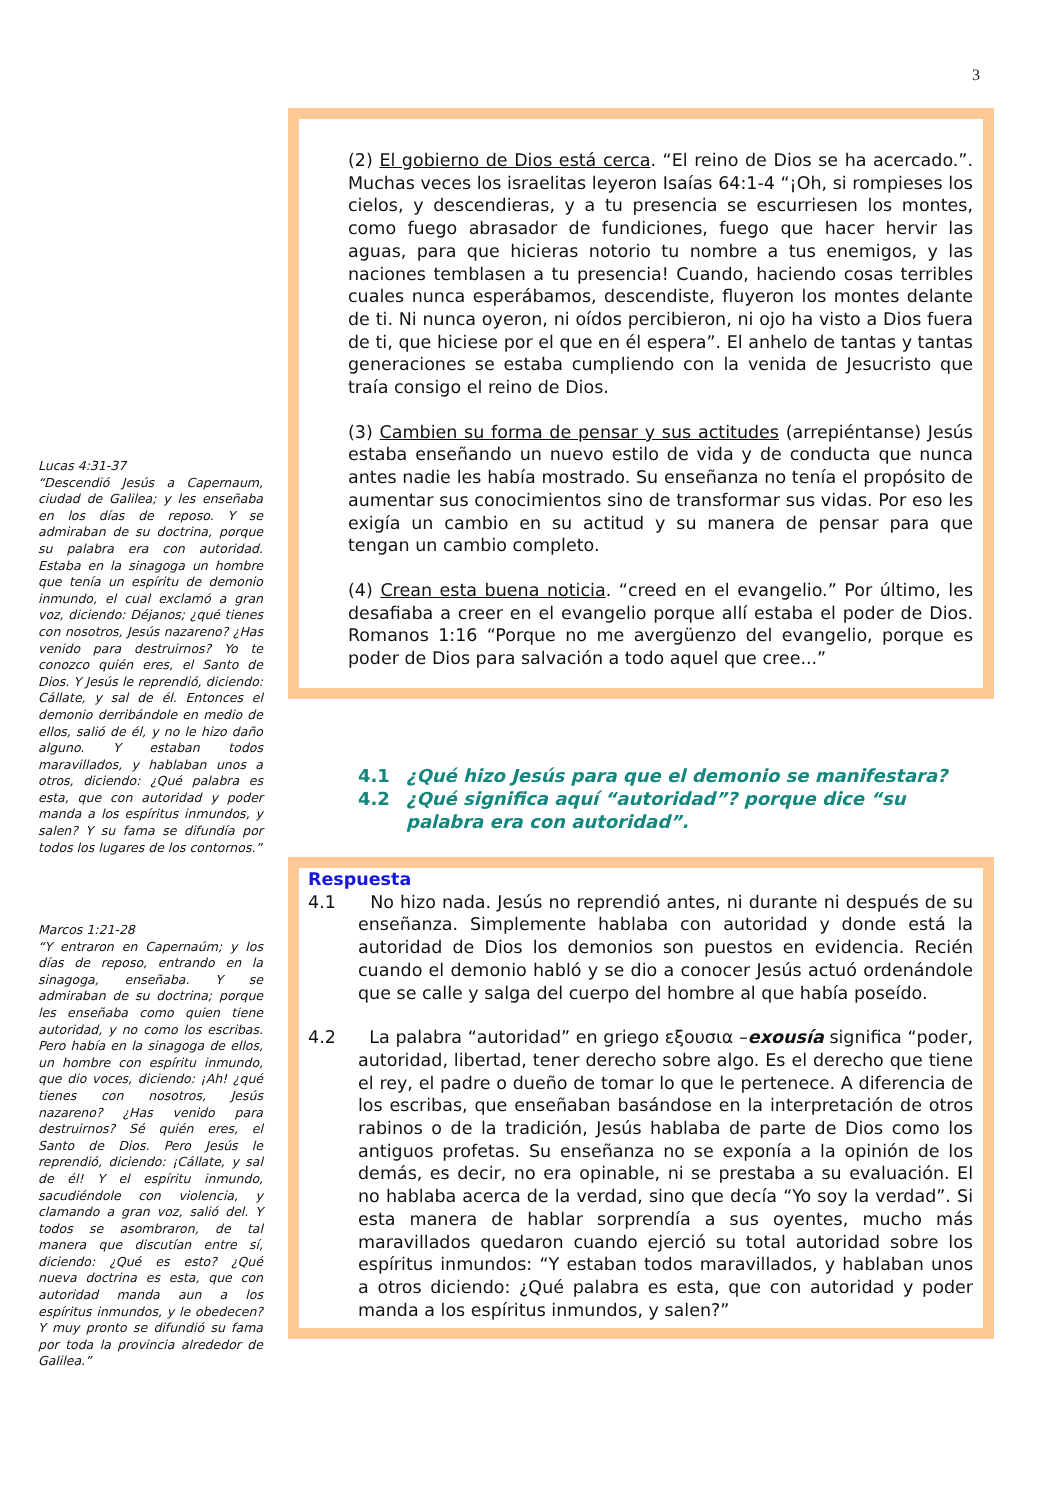3
(2) El gobierno de Dios está cerca. “El reino de Dios se ha acercado.”. Muchas veces los israelitas leyeron Isaías 64:1-4 “¡Oh, si rompieses los cielos, y descendieras, y a tu presencia se escurriesen los montes, como fuego abrasador de fundiciones, fuego que hacer hervir las aguas, para que hicieras notorio tu nombre a tus enemigos, y las naciones temblasen a tu presencia! Cuando, haciendo cosas terribles cuales nunca esperábamos, descendiste, fluyeron los montes delante de ti. Ni nunca oyeron, ni oídos percibieron, ni ojo ha visto a Dios fuera de ti, que hiciese por el que en él espera”. El anhelo de tantas y tantas generaciones se estaba cumpliendo con la venida de Jesucristo que traía consigo el reino de Dios.
(3) Cambien su forma de pensar y sus actitudes (arrepiéntanse) Jesús estaba enseñando un nuevo estilo de vida y de conducta que nunca antes nadie les había mostrado. Su enseñanza no tenía el propósito de aumentar sus conocimientos sino de transformar sus vidas. Por eso les exigía un cambio en su actitud y su manera de pensar para que tengan un cambio completo.
(4) Crean esta buena noticia. “creed en el evangelio.” Por último, les desafiaba a creer en el evangelio porque allí estaba el poder de Dios. Romanos 1:16 “Porque no me avergüenzo del evangelio, porque es poder de Dios para salvación a todo aquel que cree...”
Lucas 4:31-37
“Descendió Jesús a Capernaum, ciudad de Galilea; y les enseñaba en los días de reposo. Y se admiraban de su doctrina, porque su palabra era con autoridad. Estaba en la sinagoga un hombre que tenía un espíritu de demonio inmundo, el cual exclamó a gran voz, diciendo: Déjanos; ¿qué tienes con nosotros, Jesús nazareno? ¿Has venido para destruirnos? Yo te conozco quién eres, el Santo de Dios. Y Jesús le reprendió, diciendo: Cállate, y sal de él. Entonces el demonio derribándole en medio de ellos, salió de él, y no le hizo daño alguno. Y estaban todos maravillados, y hablaban unos a otros, diciendo: ¿Qué palabra es esta, que con autoridad y poder manda a los espíritus inmundos, y salen? Y su fama se difundía por todos los lugares de los contornos.”
Marcos 1:21-28
“Y entraron en Capernaúm; y los días de reposo, entrando en la sinagoga, enseñaba. Y se admiraban de su doctrina; porque les enseñaba como quien tiene autoridad, y no como los escribas. Pero había en la sinagoga de ellos, un hombre con espíritu inmundo, que dio voces, diciendo: ¡Ah! ¿qué tienes con nosotros, Jesús nazareno? ¿Has venido para destruirnos? Sé quién eres, el Santo de Dios. Pero Jesús le reprendió, diciendo: ¡Cállate, y sal de él! Y el espíritu inmundo, sacudiéndole con violencia, y clamando a gran voz, salió del. Y todos se asombraron, de tal manera que discutían entre sí, diciendo: ¿Qué es esto? ¿Qué nueva doctrina es esta, que con autoridad manda aun a los espíritus inmundos, y le obedecen? Y muy pronto se difundió su fama por toda la provincia alrededor de Galilea.”
4.1 ¿Qué hizo Jesús para que el demonio se manifestara?
4.2 ¿Qué significa aquí “autoridad”? porque dice “su palabra era con autoridad”.
Respuesta
4.1 No hizo nada. Jesús no reprendió antes, ni durante ni después de su enseñanza. Simplemente hablaba con autoridad y donde está la autoridad de Dios los demonios son puestos en evidencia. Recién cuando el demonio habló y se dio a conocer Jesús actuó ordenándole que se calle y salga del cuerpo del hombre al que había poseído.
4.2 La palabra “autoridad” en griego εξουσια –exousía significa “poder, autoridad, libertad, tener derecho sobre algo. Es el derecho que tiene el rey, el padre o dueño de tomar lo que le pertenece. A diferencia de los escribas, que enseñaban basándose en la interpretación de otros rabinos o de la tradición, Jesús hablaba de parte de Dios como los antiguos profetas. Su enseñanza no se exponía a la opinión de los demás, es decir, no era opinable, ni se prestaba a su evaluación. El no hablaba acerca de la verdad, sino que decía “Yo soy la verdad”. Si esta manera de hablar sorprendía a sus oyentes, mucho más maravillados quedaron cuando ejerció su total autoridad sobre los espíritus inmundos: “Y estaban todos maravillados, y hablaban unos a otros diciendo: ¿Qué palabra es esta, que con autoridad y poder manda a los espíritus inmundos, y salen?”